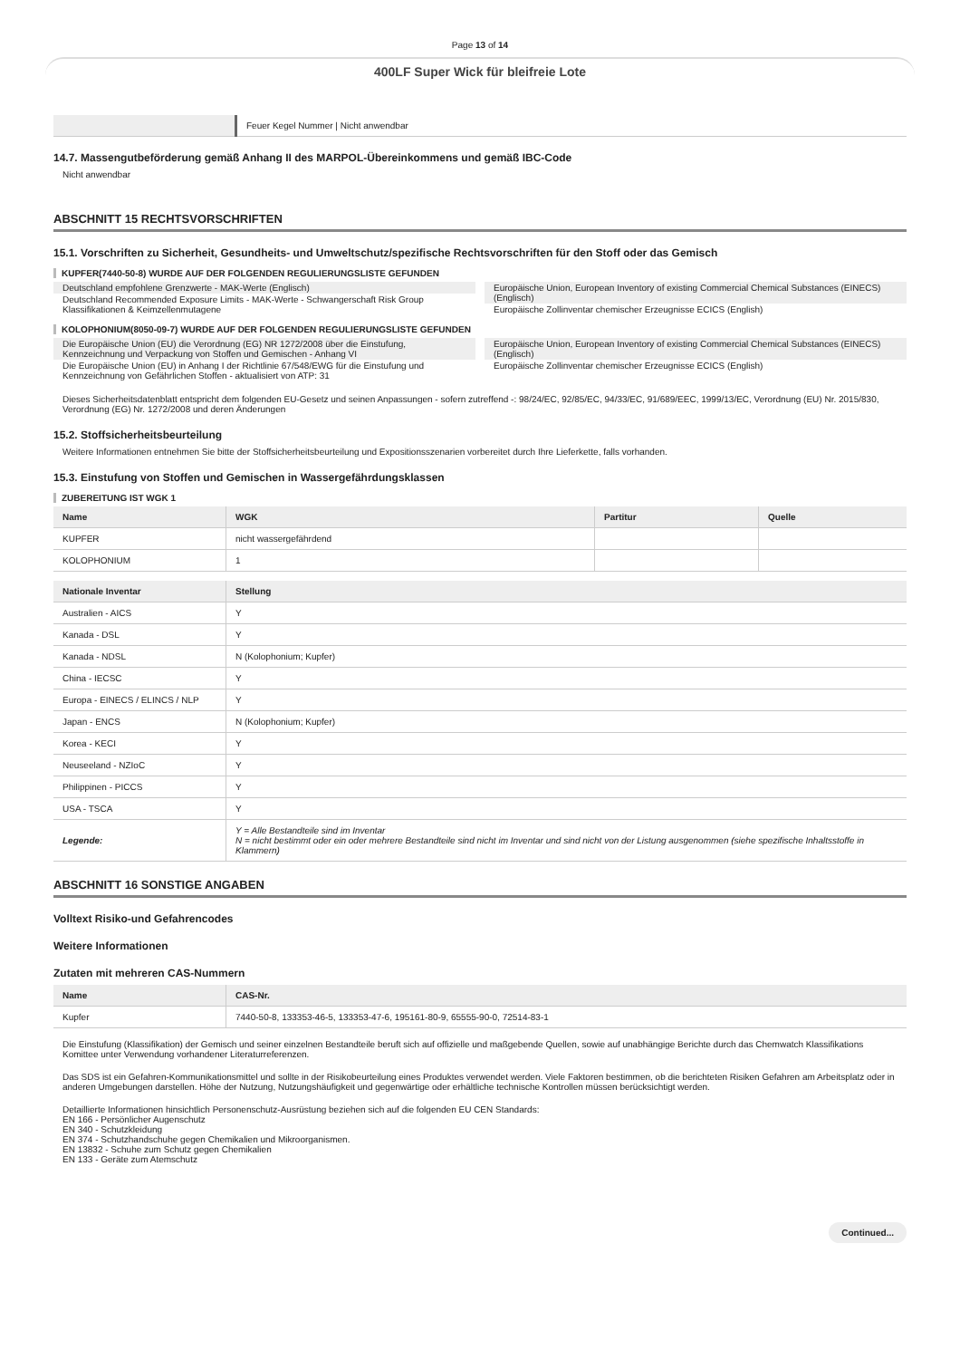Page 13 of 14
400LF Super Wick für bleifreie Lote
| | Feuer Kegel Nummer / Nicht anwendbar |
14.7. Massengutbeförderung gemäß Anhang II des MARPOL-Übereinkommens und gemäß IBC-Code
Nicht anwendbar
ABSCHNITT 15 RECHTSVORSCHRIFTEN
15.1. Vorschriften zu Sicherheit, Gesundheits- und Umweltschutz/spezifische Rechtsvorschriften für den Stoff oder das Gemisch
KUPFER(7440-50-8) WURDE AUF DER FOLGENDEN REGULIERUNGSLISTE GEFUNDEN
Deutschland empfohlene Grenzwerte - MAK-Werte (Englisch)
Deutschland Recommended Exposure Limits - MAK-Werte - Schwangerschaft Risk Group Klassifikationen & Keimzellenmutagene
Europäische Union, European Inventory of existing Commercial Chemical Substances (EINECS) (Englisch)
Europäische Zollinventar chemischer Erzeugnisse ECICS (English)
KOLOPHONIUM(8050-09-7) WURDE AUF DER FOLGENDEN REGULIERUNGSLISTE GEFUNDEN
Die Europäische Union (EU) die Verordnung (EG) NR 1272/2008 über die Einstufung, Kennzeichnung und Verpackung von Stoffen und Gemischen - Anhang VI
Die Europäische Union (EU) in Anhang I der Richtlinie 67/548/EWG für die Einstufung und Kennzeichnung von Gefährlichen Stoffen - aktualisiert von ATP: 31
Europäische Union, European Inventory of existing Commercial Chemical Substances (EINECS) (Englisch)
Europäische Zollinventar chemischer Erzeugnisse ECICS (English)
Dieses Sicherheitsdatenblatt entspricht dem folgenden EU-Gesetz und seinen Anpassungen - sofern zutreffend -: 98/24/EC, 92/85/EC, 94/33/EC, 91/689/EEC, 1999/13/EC, Verordnung (EU) Nr. 2015/830, Verordnung (EG) Nr. 1272/2008 und deren Änderungen
15.2. Stoffsicherheitsbeurteilung
Weitere Informationen entnehmen Sie bitte der Stoffsicherheitsbeurteilung und Expositionsszenarien vorbereitet durch Ihre Lieferkette, falls vorhanden.
15.3. Einstufung von Stoffen und Gemischen in Wassergefährdungsklassen
ZUBEREITUNG IST WGK 1
| Name | WGK | Partitur | Quelle |
| --- | --- | --- | --- |
| KUPFER | nicht wassergefährdend | | |
| KOLOPHONIUM | 1 | | |
| Nationale Inventar | Stellung |
| --- | --- |
| Australien - AICS | Y |
| Kanada - DSL | Y |
| Kanada - NDSL | N (Kolophonium; Kupfer) |
| China - IECSC | Y |
| Europa - EINECS / ELINCS / NLP | Y |
| Japan - ENCS | N (Kolophonium; Kupfer) |
| Korea - KECI | Y |
| Neuseeland - NZIoC | Y |
| Philippinen - PICCS | Y |
| USA - TSCA | Y |
| Legende: | Y = Alle Bestandteile sind im Inventar N = nicht bestimmt oder ein oder mehrere Bestandteile sind nicht im Inventar und sind nicht von der Listung ausgenommen (siehe spezifische Inhaltsstoffe in Klammern) |
ABSCHNITT 16 SONSTIGE ANGABEN
Volltext Risiko-und Gefahrencodes
Weitere Informationen
Zutaten mit mehreren CAS-Nummern
| Name | CAS-Nr. |
| --- | --- |
| Kupfer | 7440-50-8, 133353-46-5, 133353-47-6, 195161-80-9, 65555-90-0, 72514-83-1 |
Die Einstufung (Klassifikation) der Gemisch und seiner einzelnen Bestandteile beruft sich auf offizielle und maßgebende Quellen, sowie auf unabhängige Berichte durch das Chemwatch Klassifikations Komittee unter Verwendung vorhandener Literaturreferenzen.
Das SDS ist ein Gefahren-Kommunikationsmittel und sollte in der Risikobeurteilung eines Produktes verwendet werden. Viele Faktoren bestimmen, ob die berichteten Risiken Gefahren am Arbeitsplatz oder in anderen Umgebungen darstellen. Höhe der Nutzung, Nutzungshäufigkeit und gegenwärtige oder erhältliche technische Kontrollen müssen berücksichtigt werden.
Detaillierte Informationen hinsichtlich Personenschutz-Ausrüstung beziehen sich auf die folgenden EU CEN Standards:
EN 166 - Persönlicher Augenschutz
EN 340 - Schutzkleidung
EN 374 - Schutzhandschuhe gegen Chemikalien und Mikroorganismen.
EN 13832 - Schuhe zum Schutz gegen Chemikalien
EN 133 - Geräte zum Atemschutz
Continued...